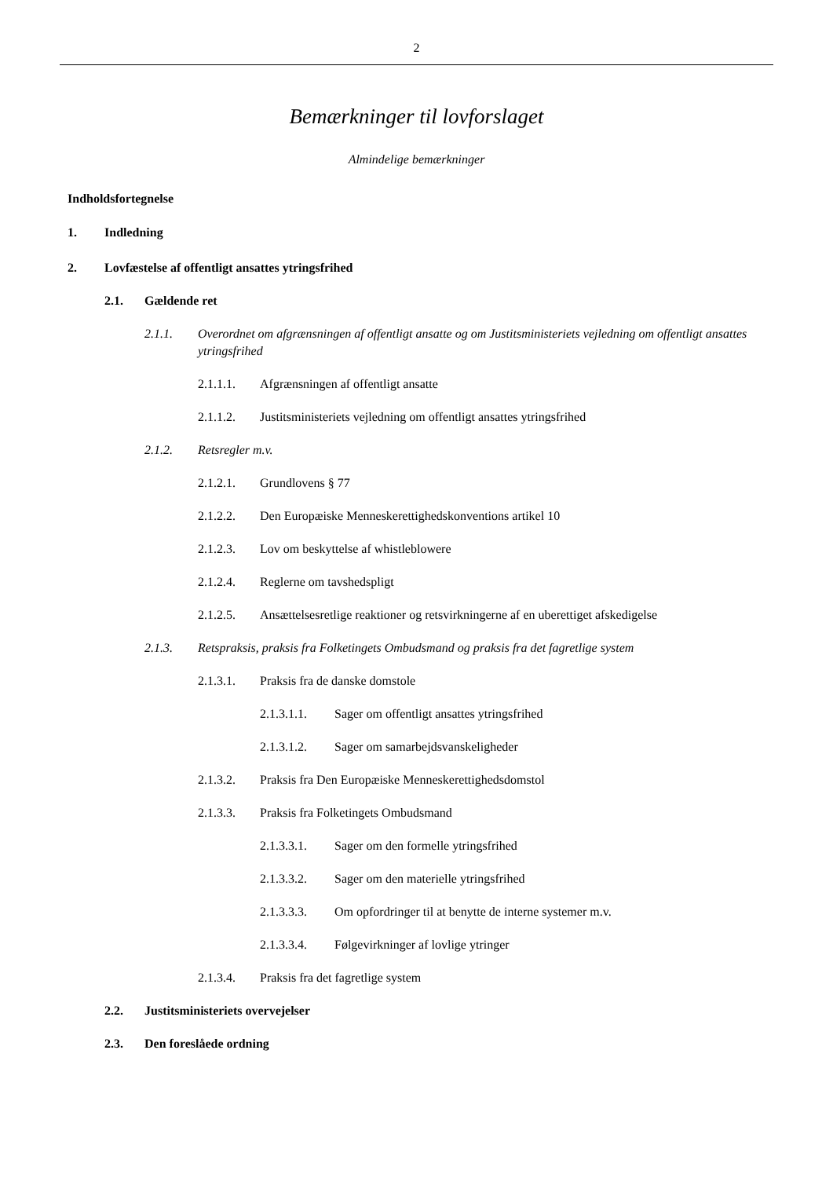2
Bemærkninger til lovforslaget
Almindelige bemærkninger
Indholdsfortegnelse
1. Indledning
2. Lovfæstelse af offentligt ansattes ytringsfrihed
2.1. Gældende ret
2.1.1. Overordnet om afgrænsningen af offentligt ansatte og om Justitsministeriets vejledning om offentligt ansattes ytringsfrihed
2.1.1.1. Afgrænsningen af offentligt ansatte
2.1.1.2. Justitsministeriets vejledning om offentligt ansattes ytringsfrihed
2.1.2. Retsregler m.v.
2.1.2.1. Grundlovens § 77
2.1.2.2. Den Europæiske Menneskerettighedskonventions artikel 10
2.1.2.3. Lov om beskyttelse af whistleblowere
2.1.2.4. Reglerne om tavshedspligt
2.1.2.5. Ansættelsesretlige reaktioner og retsvirkningerne af en uberettiget afskedigelse
2.1.3. Retspraksis, praksis fra Folketingets Ombudsmand og praksis fra det fagretlige system
2.1.3.1. Praksis fra de danske domstole
2.1.3.1.1. Sager om offentligt ansattes ytringsfrihed
2.1.3.1.2. Sager om samarbejdsvanskeligheder
2.1.3.2. Praksis fra Den Europæiske Menneskerettighedsdomstol
2.1.3.3. Praksis fra Folketingets Ombudsmand
2.1.3.3.1. Sager om den formelle ytringsfrihed
2.1.3.3.2. Sager om den materielle ytringsfrihed
2.1.3.3.3. Om opfordringer til at benytte de interne systemer m.v.
2.1.3.3.4. Følgevirkninger af lovlige ytringer
2.1.3.4. Praksis fra det fagretlige system
2.2. Justitsministeriets overvejelser
2.3. Den foreslåede ordning